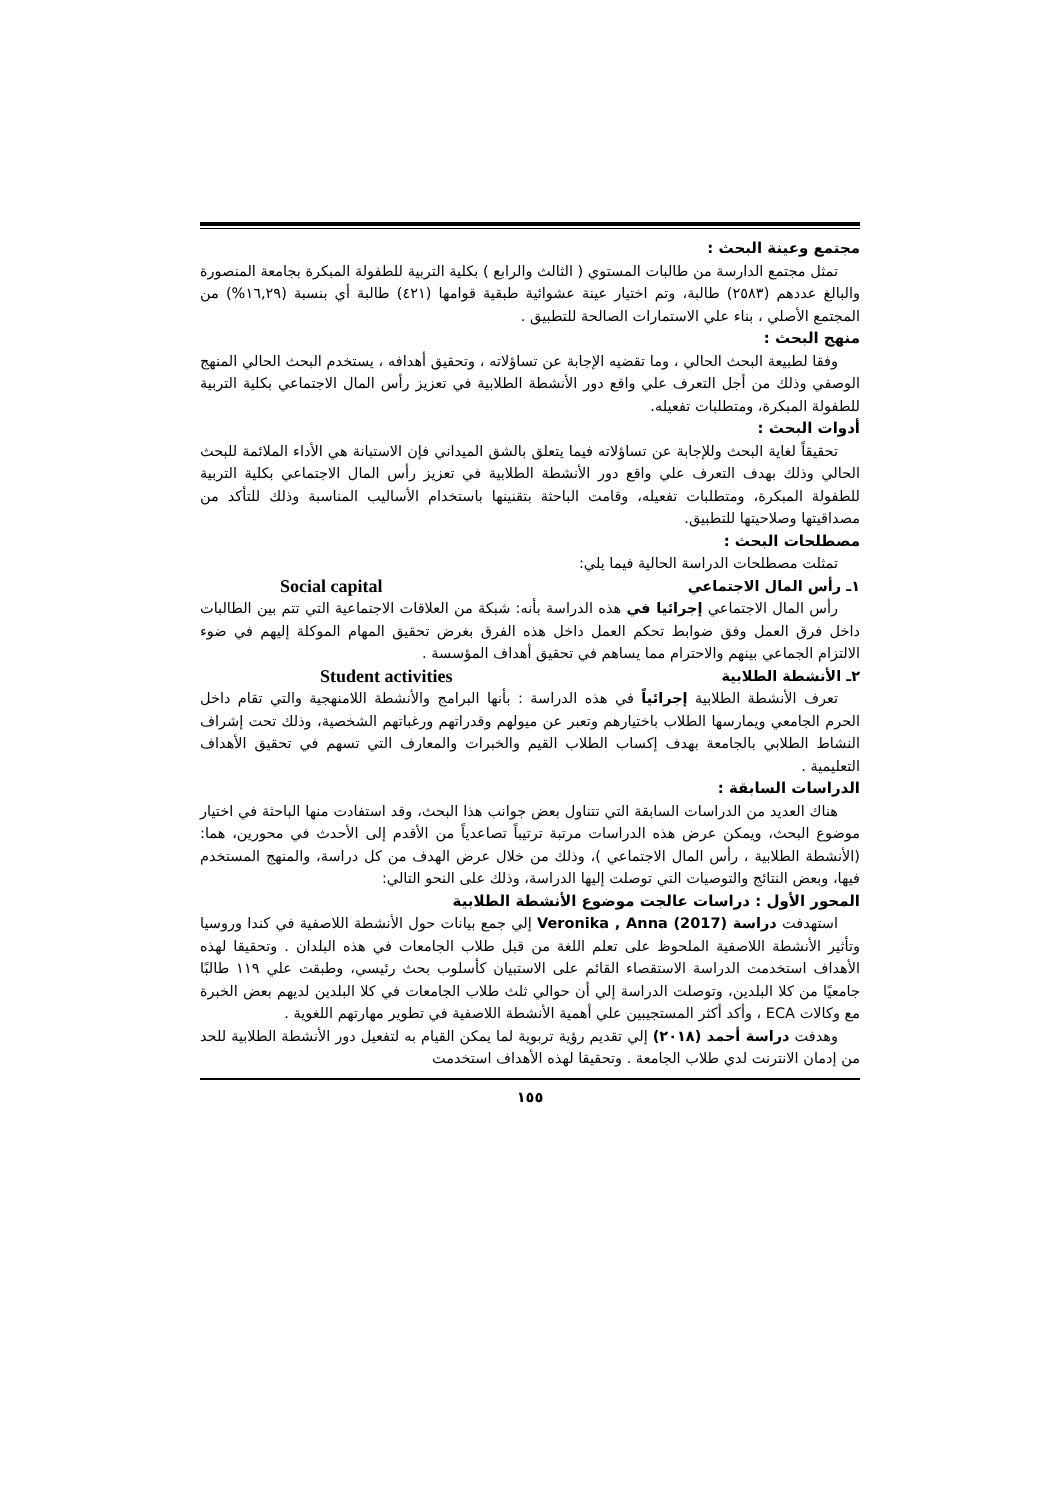مجتمع وعينة البحث :
تمثل مجتمع الدارسة من طالبات المستوي ( الثالث والرابع ) بكلية التربية للطفولة المبكرة بجامعة المنصورة والبالغ عددهم (٢٥٨٣) طالبة، وتم اختيار عينة عشوائية طبقية قوامها (٤٢١) طالبة أي بنسبة (١٦,٢٩%) من المجتمع الأصلي ، بناء علي الاستمارات الصالحة للتطبيق .
منهج البحث :
وفقا لطبيعة البحث الحالي ، وما تقضيه الإجابة عن تساؤلاته ، وتحقيق أهدافه ، يستخدم البحث الحالي المنهج الوصفي وذلك من أجل التعرف علي واقع دور الأنشطة الطلابية في تعزيز رأس المال الاجتماعي بكلية التربية للطفولة المبكرة، ومتطلبات تفعيله.
أدوات البحث :
تحقيقاً لغاية البحث وللإجابة عن تساؤلاته فيما يتعلق بالشق الميداني فإن الاستبانة هي الأداء الملائمة للبحث الحالي وذلك بهدف التعرف علي واقع دور الأنشطة الطلابية في تعزيز رأس المال الاجتماعي بكلية التربية للطفولة المبكرة، ومتطلبات تفعيله، وقامت الباحثة بتقنينها باستخدام الأساليب المناسبة وذلك للتأكد من مصداقيتها وصلاحيتها للتطبيق.
مصطلحات البحث :
تمثلت مصطلحات الدراسة الحالية فيما يلي:
١ـ رأس المال الاجتماعي Social capital
رأس المال الاجتماعي إجرائيا في هذه الدراسة بأنه: شبكة من العلاقات الاجتماعية التي تتم بين الطالبات داخل فرق العمل وفق ضوابط تحكم العمل داخل هذه الفرق بغرض تحقيق المهام الموكلة إليهم في ضوء الالتزام الجماعي بينهم والاحترام مما يساهم في تحقيق أهداف المؤسسة .
٢ـ الأنشطة الطلابية Student activities
تعرف الأنشطة الطلابية إجرائياً في هذه الدراسة : بأنها البرامج والأنشطة اللامنهجية والتي تقام داخل الحرم الجامعي ويمارسها الطلاب باختيارهم وتعبر عن ميولهم وقدراتهم ورغباتهم الشخصية، وذلك تحت إشراف النشاط الطلابي بالجامعة بهدف إكساب الطلاب القيم والخبرات والمعارف التي تسهم في تحقيق الأهداف التعليمية .
الدراسات السابقة :
هناك العديد من الدراسات السابقة التي تتناول بعض جوانب هذا البحث، وقد استفادت منها الباحثة في اختيار موضوع البحث، ويمكن عرض هذه الدراسات مرتبة ترتيباً تصاعدياً من الأقدم إلى الأحدث في محورين، هما: (الأنشطة الطلابية ، رأس المال الاجتماعي )، وذلك من خلال عرض الهدف من كل دراسة، والمنهج المستخدم فيها، وبعض النتائج والتوصيات التي توصلت إليها الدراسة، وذلك على النحو التالي:
المحور الأول : دراسات عالجت موضوع الأنشطة الطلابية
استهدفت دراسة Veronika , Anna (2017) إلي جمع بيانات حول الأنشطة اللاصفية في كندا وروسيا وتأثير الأنشطة اللاصفية الملحوظ على تعلم اللغة من قبل طلاب الجامعات في هذه البلدان . وتحقيقا لهذه الأهداف استخدمت الدراسة الاستقصاء القائم على الاستبيان كأسلوب بحث رئيسي، وطبقت علي ١١٩ طالبًا جامعيًا من كلا البلدين، وتوصلت الدراسة إلي أن حوالي ثلث طلاب الجامعات في كلا البلدين لديهم بعض الخبرة مع وكالات ECA ، وأكد أكثر المستجيبين علي أهمية الأنشطة اللاصفية في تطوير مهارتهم اللغوية .
وهدفت دراسة أحمد (٢٠١٨) إلي تقديم رؤية تربوية لما يمكن القيام به لتفعيل دور الأنشطة الطلابية للحد من إدمان الانترنت لدي طلاب الجامعة . وتحقيقا لهذه الأهداف استخدمت
١٥٥